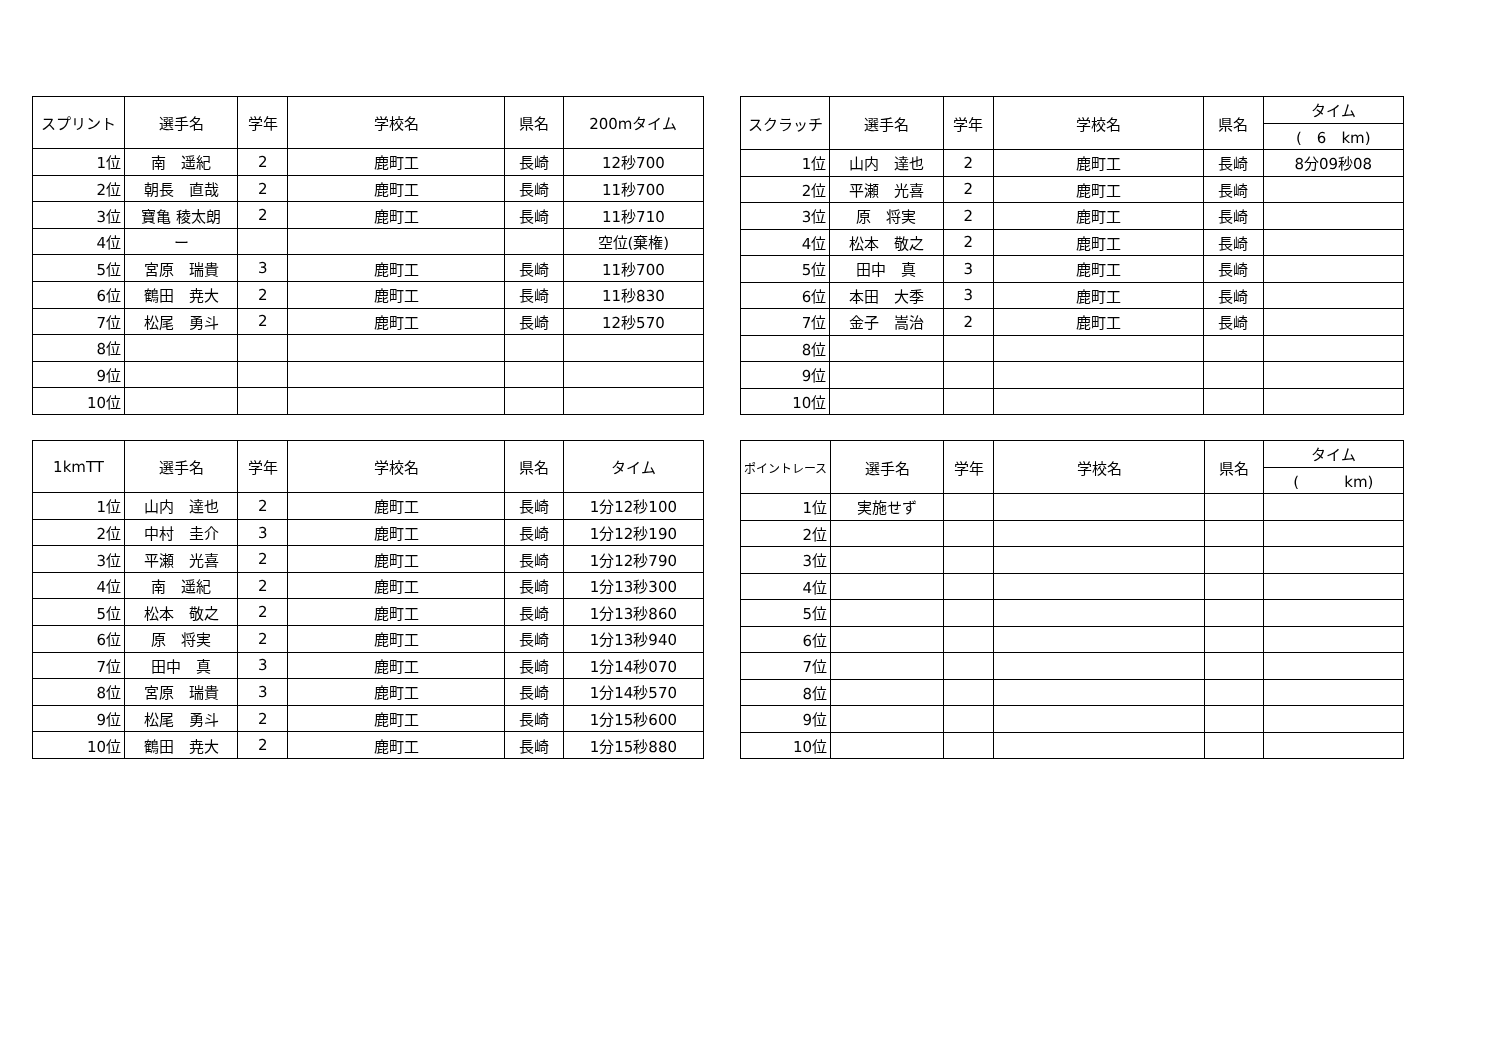| スプリント | 選手名 | 学年 | 学校名 | 県名 | 200mタイム |
| --- | --- | --- | --- | --- | --- |
| 1位 | 南 遥紀 | 2 | 鹿町工 | 長崎 | 12秒700 |
| 2位 | 朝長 直哉 | 2 | 鹿町工 | 長崎 | 11秒700 |
| 3位 | 寶亀 稜太朗 | 2 | 鹿町工 | 長崎 | 11秒710 |
| 4位 | ー | | | | 空位(棄権) |
| 5位 | 宮原 瑞貴 | 3 | 鹿町工 | 長崎 | 11秒700 |
| 6位 | 鶴田 尭大 | 2 | 鹿町工 | 長崎 | 11秒830 |
| 7位 | 松尾 勇斗 | 2 | 鹿町工 | 長崎 | 12秒570 |
| 8位 | | | | | |
| 9位 | | | | | |
| 10位 | | | | | |
| スクラッチ | 選手名 | 学年 | 学校名 | 県名 | タイム |
| | | | | | ( 6 km) |
| 1位 | 山内 達也 | 2 | 鹿町工 | 長崎 | 8分09秒08 |
| 2位 | 平瀬 光喜 | 2 | 鹿町工 | 長崎 | |
| 3位 | 原 将実 | 2 | 鹿町工 | 長崎 | |
| 4位 | 松本 敬之 | 2 | 鹿町工 | 長崎 | |
| 5位 | 田中 真 | 3 | 鹿町工 | 長崎 | |
| 6位 | 本田 大季 | 3 | 鹿町工 | 長崎 | |
| 7位 | 金子 嵩治 | 2 | 鹿町工 | 長崎 | |
| 8位 | | | | | |
| 9位 | | | | | |
| 10位 | | | | | |
| 1kmTT | 選手名 | 学年 | 学校名 | 県名 | タイム |
| --- | --- | --- | --- | --- | --- |
| 1位 | 山内 達也 | 2 | 鹿町工 | 長崎 | 1分12秒100 |
| 2位 | 中村 圭介 | 3 | 鹿町工 | 長崎 | 1分12秒190 |
| 3位 | 平瀬 光喜 | 2 | 鹿町工 | 長崎 | 1分12秒790 |
| 4位 | 南 遥紀 | 2 | 鹿町工 | 長崎 | 1分13秒300 |
| 5位 | 松本 敬之 | 2 | 鹿町工 | 長崎 | 1分13秒860 |
| 6位 | 原 将実 | 2 | 鹿町工 | 長崎 | 1分13秒940 |
| 7位 | 田中 真 | 3 | 鹿町工 | 長崎 | 1分14秒070 |
| 8位 | 宮原 瑞貴 | 3 | 鹿町工 | 長崎 | 1分14秒570 |
| 9位 | 松尾 勇斗 | 2 | 鹿町工 | 長崎 | 1分15秒600 |
| 10位 | 鶴田 尭大 | 2 | 鹿町工 | 長崎 | 1分15秒880 |
| ポイントレース | 選手名 | 学年 | 学校名 | 県名 | タイム |
| | | | | | ( km) |
| 1位 | 実施せず | | | | |
| 2位 | | | | | |
| 3位 | | | | | |
| 4位 | | | | | |
| 5位 | | | | | |
| 6位 | | | | | |
| 7位 | | | | | |
| 8位 | | | | | |
| 9位 | | | | | |
| 10位 | | | | | |